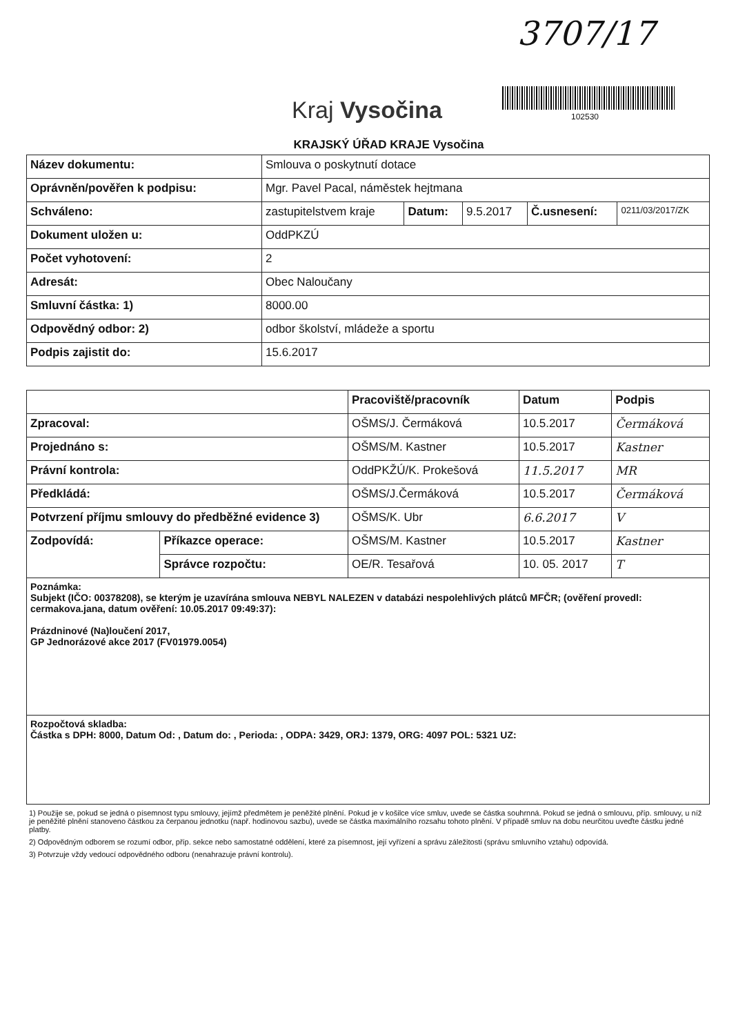3707/17
Kraj Vysočina 102530
KRAJSKÝ ÚŘAD KRAJE Vysočina
| Název dokumentu: | Smlouva o poskytnutí dotace | | | | |
| Oprávněn/pověřen k podpisu: | Mgr. Pavel Pacal, náměstek hejtmana | | | | |
| Schváleno: | zastupitelstvem kraje | Datum: | 9.5.2017 | Č.usnesení: | 0211/03/2017/ZK |
| Dokument uložen u: | OddPKZÚ | | | | |
| Počet vyhotovení: | 2 | | | | |
| Adresát: | Obec Naloučany | | | | |
| Smluvní částka: 1) | 8000.00 | | | | |
| Odpovědný odbor: 2) | odbor školství, mládeže a sportu | | | | |
| Podpis zajistit do: | 15.6.2017 | | | | |
| | | Pracoviště/pracovník | Datum | Podpis |
| --- | --- | --- | --- | --- |
| Zpracoval: | | OŠMS/J. Čermáková | 10.5.2017 | Čermáková |
| Projednáno s: | | OŠMS/M. Kastner | 10.5.2017 | Kastner |
| Právní kontrola: | | OddPKŽÚ/K. Prokešová | 11.5.2017 | MR |
| Předkládá: | | OŠMS/J.Čermáková | 10.5.2017 | Čermáková |
| Potvrzení příjmu smlouvy do předběžné evidence 3) | | OŠMS/K. Ubr | 6.6.2017 | V |
| Zodpovídá: | Příkazce operace: | OŠMS/M. Kastner | 10.5.2017 | Kastner |
| | Správce rozpočtu: | OE/R. Tesařová | 10. 05. 2017 | T |
| Poznámka: Subjekt (IČO: 00378208), se kterým je uzavírána smlouva NEBYL NALEZEN v databázi nespolehlivých plátců MFČR; (ověření provedl: cermakova.jana, datum ověření: 10.05.2017 09:49:37): Prázdninové (Na)loučení 2017, GP Jednorázové akce 2017 (FV01979.0054) | | | | |
| Rozpočtová skladba: Částka s DPH: 8000, Datum Od: , Datum do: , Perioda: , ODPA: 3429, ORJ: 1379, ORG: 4097 POL: 5321 UZ: | | | | |
1) Použije se, pokud se jedná o písemnost typu smlouvy, jejímž předmětem je peněžité plnění. Pokud je v košilce více smluv, uvede se částka souhrnná. Pokud se jedná o smlouvu, příp. smlouvy, u níž je peněžité plnění stanoveno částkou za čerpanou jednotku (např. hodinovou sazbu), uvede se částka maximálního rozsahu tohoto plnění. V případě smluv na dobu neurčitou uveďte částku jedné platby.
2) Odpovědným odborem se rozumí odbor, příp. sekce nebo samostatné oddělení, které za písemnost, její vyřízení a správu záležitosti (správu smluvního vztahu) odpovídá.
3) Potvrzuje vždy vedoucí odpovědného odboru (nenahrazuje právní kontrolu).